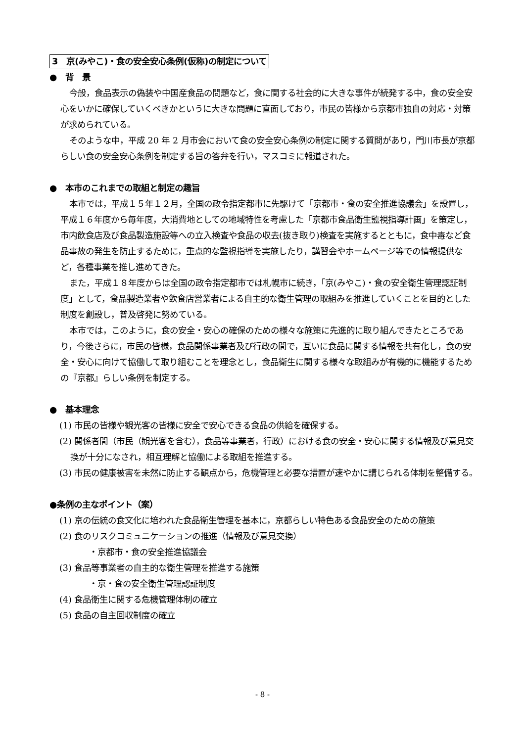3　京(みやこ)・食の安全安心条例(仮称)の制定について
●　背　景
今般，食品表示の偽装や中国産食品の問題など，食に関する社会的に大きな事件が続発する中，食の安全安心をいかに確保していくべきかというに大きな問題に直面しており，市民の皆様から京都市独自の対応・対策が求められている。
そのような中，平成 20 年 2 月市会において食の安全安心条例の制定に関する質問があり，門川市長が京都らしい食の安全安心条例を制定する旨の答弁を行い，マスコミに報道された。
●　本市のこれまでの取組と制定の趣旨
本市では，平成１５年１２月，全国の政令指定都市に先駆けて「京都市・食の安全推進協議会」を設置し，平成１６年度から毎年度，大消費地としての地域特性を考慮した「京都市食品衛生監視指導計画」を策定し，市内飲食店及び食品製造施設等への立入検査や食品の収去(抜き取り)検査を実施するとともに，食中毒など食品事故の発生を防止するために，重点的な監視指導を実施したり，講習会やホームページ等での情報提供など，各種事業を推し進めてきた。
また，平成１８年度からは全国の政令指定都市では札幌市に続き，「京(みやこ)・食の安全衛生管理認証制度」として，食品製造業者や飲食店営業者による自主的な衛生管理の取組みを推進していくことを目的とした制度を創設し，普及啓発に努めている。
本市では，このように，食の安全・安心の確保のための様々な施策に先進的に取り組んできたところであり，今後さらに，市民の皆様，食品関係事業者及び行政の間で，互いに食品に関する情報を共有化し，食の安全・安心に向けて協働して取り組むことを理念とし，食品衛生に関する様々な取組みが有機的に機能するための『京都』らしい条例を制定する。
●　基本理念
(1) 市民の皆様や観光客の皆様に安全で安心できる食品の供給を確保する。
(2) 関係者間（市民（観光客を含む），食品等事業者，行政）における食の安全・安心に関する情報及び意見交換が十分になされ，相互理解と協働による取組を推進する。
(3) 市民の健康被害を未然に防止する観点から，危機管理と必要な措置が速やかに講じられる体制を整備する。
●条例の主なポイント（案）
(1) 京の伝統の食文化に培われた食品衛生管理を基本に，京都らしい特色ある食品安全のための施策
(2) 食のリスクコミュニケーションの推進（情報及び意見交換）
・京都市・食の安全推進協議会
(3) 食品等事業者の自主的な衛生管理を推進する施策
・京・食の安全衛生管理認証制度
(4) 食品衛生に関する危機管理体制の確立
(5) 食品の自主回収制度の確立
- 8 -